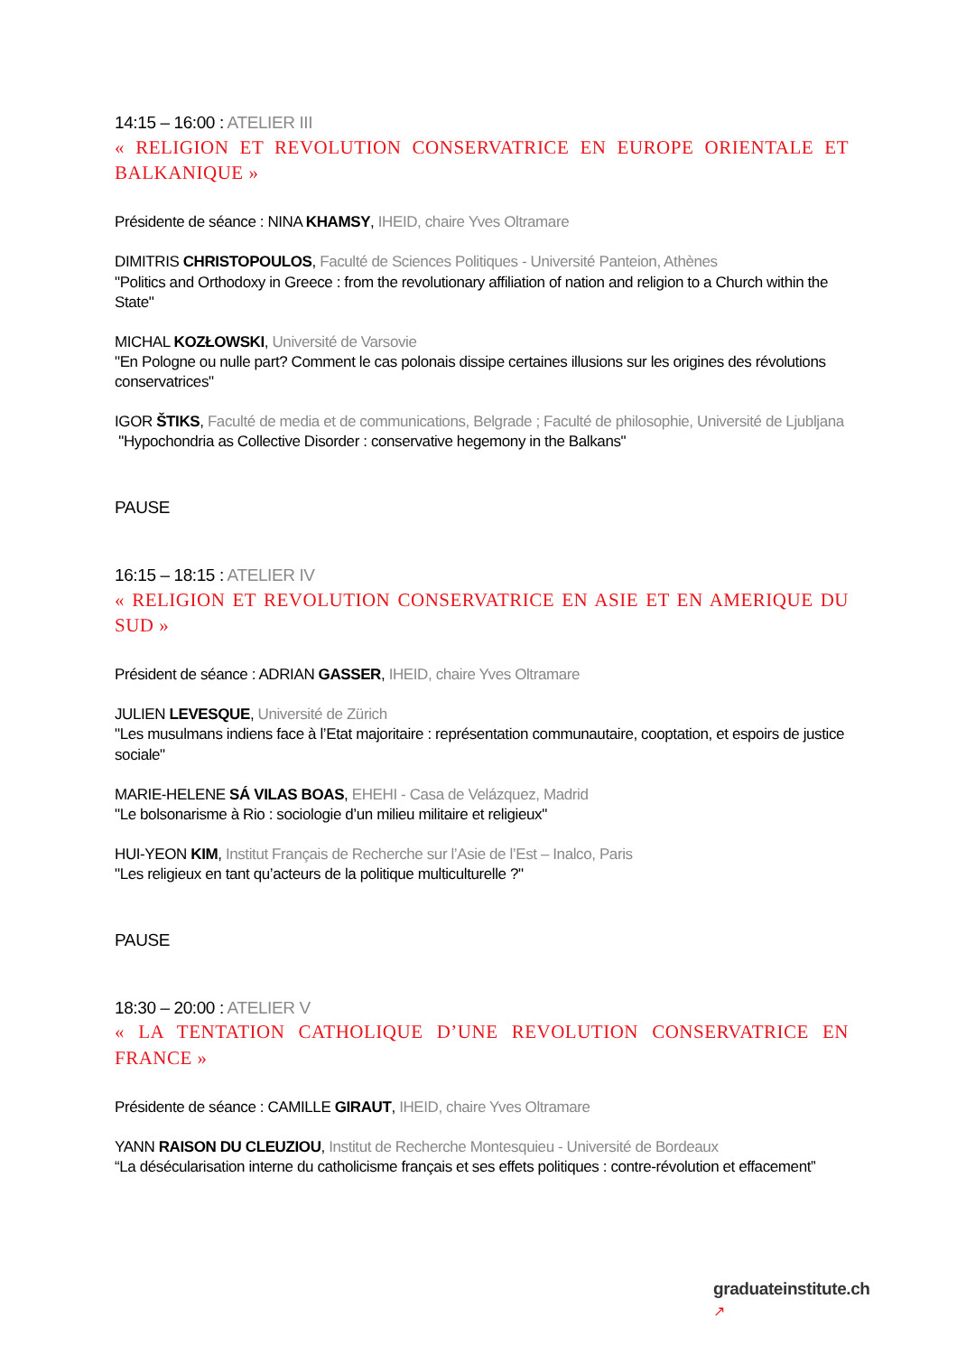14:15 – 16:00 : ATELIER III
« RELIGION ET REVOLUTION CONSERVATRICE EN EUROPE ORIENTALE ET BALKANIQUE »
Présidente de séance : NINA KHAMSY, IHEID, chaire Yves Oltramare
DIMITRIS CHRISTOPOULOS, Faculté de Sciences Politiques - Université Panteion, Athènes
"Politics and Orthodoxy in Greece : from the revolutionary affiliation of nation and religion to a Church within the State"
MICHAL KOZŁOWSKI, Université de Varsovie
"En Pologne ou nulle part? Comment le cas polonais dissipe certaines illusions sur les origines des révolutions conservatrices"
IGOR ŠTIKS, Faculté de media et de communications, Belgrade ; Faculté de philosophie, Université de Ljubljana
"Hypochondria as Collective Disorder : conservative hegemony in the Balkans"
PAUSE
16:15 – 18:15 : ATELIER IV
« RELIGION ET REVOLUTION CONSERVATRICE EN ASIE ET EN AMERIQUE DU SUD »
Président de séance : ADRIAN GASSER, IHEID, chaire Yves Oltramare
JULIEN LEVESQUE, Université de Zürich
"Les musulmans indiens face à l’Etat majoritaire : représentation communautaire, cooptation, et espoirs de justice sociale"
MARIE-HELENE SÁ VILAS BOAS, EHEHI - Casa de Velázquez, Madrid
"Le bolsonarisme à Rio : sociologie d’un milieu militaire et religieux"
HUI-YEON KIM, Institut Français de Recherche sur l’Asie de l’Est – Inalco, Paris
"Les religieux en tant qu’acteurs de la politique multiculturelle ?"
PAUSE
18:30 – 20:00 : ATELIER V
« LA TENTATION CATHOLIQUE D’UNE REVOLUTION CONSERVATRICE EN FRANCE »
Présidente de séance : CAMILLE GIRAUT, IHEID, chaire Yves Oltramare
YANN RAISON DU CLEUZIOU, Institut de Recherche Montesquieu - Université de Bordeaux
“La désécularisation interne du catholicisme français et ses effets politiques : contre-révolution et effacement”
graduateinstitute.ch
↗